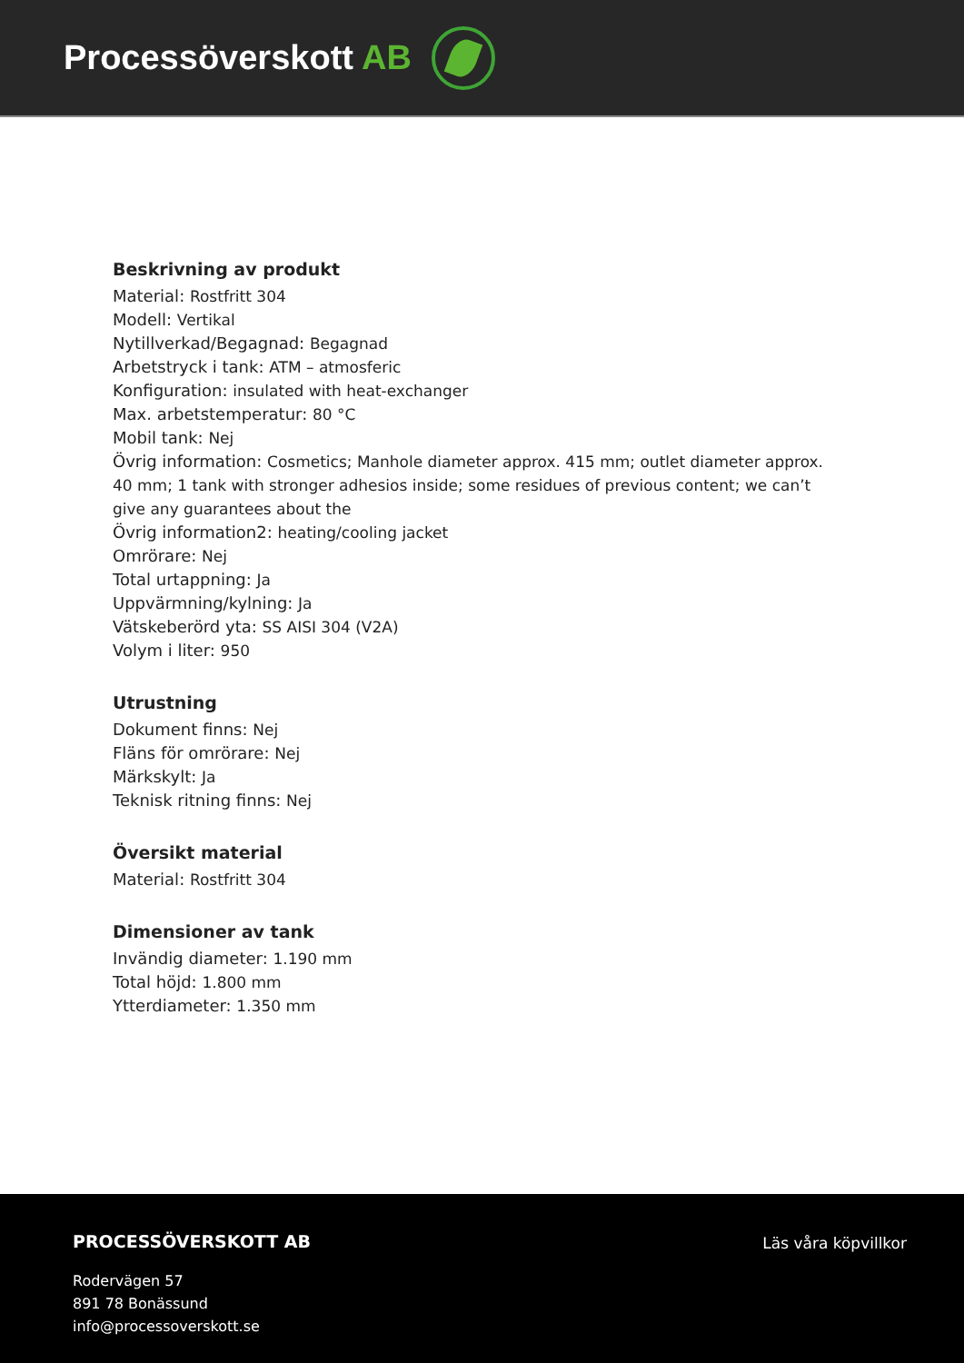Processöverskott AB
Beskrivning av produkt
Material: Rostfritt 304
Modell: Vertikal
Nytillverkad/Begagnad: Begagnad
Arbetstryck i tank: ATM – atmosferic
Konfiguration: insulated with heat-exchanger
Max. arbetstemperatur: 80 °C
Mobil tank: Nej
Övrig information: Cosmetics; Manhole diameter approx. 415 mm; outlet diameter approx. 40 mm; 1 tank with stronger adhesios inside; some residues of previous content; we can’t give any guarantees about the
Övrig information2: heating/cooling jacket
Omrörare: Nej
Total urtappning: Ja
Uppvärmning/kylning: Ja
Vätskeberörd yta: SS AISI 304 (V2A)
Volym i liter: 950
Utrustning
Dokument finns: Nej
Fläns för omrörare: Nej
Märkskylt: Ja
Teknisk ritning finns: Nej
Översikt material
Material: Rostfritt 304
Dimensioner av tank
Invändig diameter: 1.190 mm
Total höjd: 1.800 mm
Ytterdiameter: 1.350 mm
PROCESSÖVERSKOTT AB
Rodervägen 57
891 78 Bonässund
info@processoverskott.se
Läs våra köpvillkor